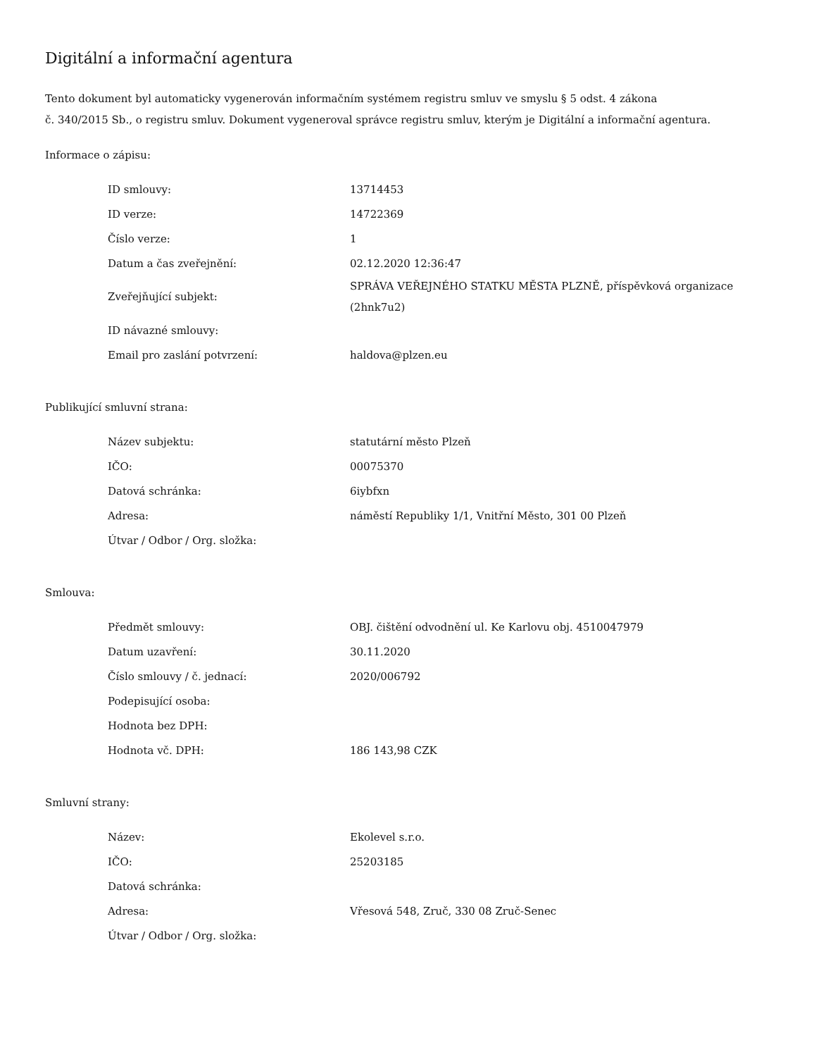Digitální a informační agentura
Tento dokument byl automaticky vygenerován informačním systémem registru smluv ve smyslu § 5 odst. 4 zákona
č. 340/2015 Sb., o registru smluv. Dokument vygeneroval správce registru smluv, kterým je Digitální a informační agentura.
Informace o zápisu:
| ID smlouvy: | 13714453 |
| ID verze: | 14722369 |
| Číslo verze: | 1 |
| Datum a čas zveřejnění: | 02.12.2020 12:36:47 |
| Zveřejňující subjekt: | SPRÁVA VEŘEJNÉHO STATKU MĚSTA PLZNĚ, příspěvková organizace (2hnk7u2) |
| ID návazné smlouvy: | |
| Email pro zaslání potvrzení: | haldova@plzen.eu |
Publikující smluvní strana:
| Název subjektu: | statutární město Plzeň |
| IČO: | 00075370 |
| Datová schránka: | 6iybfxn |
| Adresa: | náměstí Republiky 1/1, Vnitřní Město, 301 00 Plzeň |
| Útvar / Odbor / Org. složka: | |
Smlouva:
| Předmět smlouvy: | OBJ. čištění odvodnění ul. Ke Karlovu obj. 4510047979 |
| Datum uzavření: | 30.11.2020 |
| Číslo smlouvy / č. jednací: | 2020/006792 |
| Podepisující osoba: | |
| Hodnota bez DPH: | |
| Hodnota vč. DPH: | 186 143,98 CZK |
Smluvní strany:
| Název: | Ekolevel s.r.o. |
| IČO: | 25203185 |
| Datová schránka: | |
| Adresa: | Vřesová 548, Zruč, 330 08 Zruč-Senec |
| Útvar / Odbor / Org. složka: | |